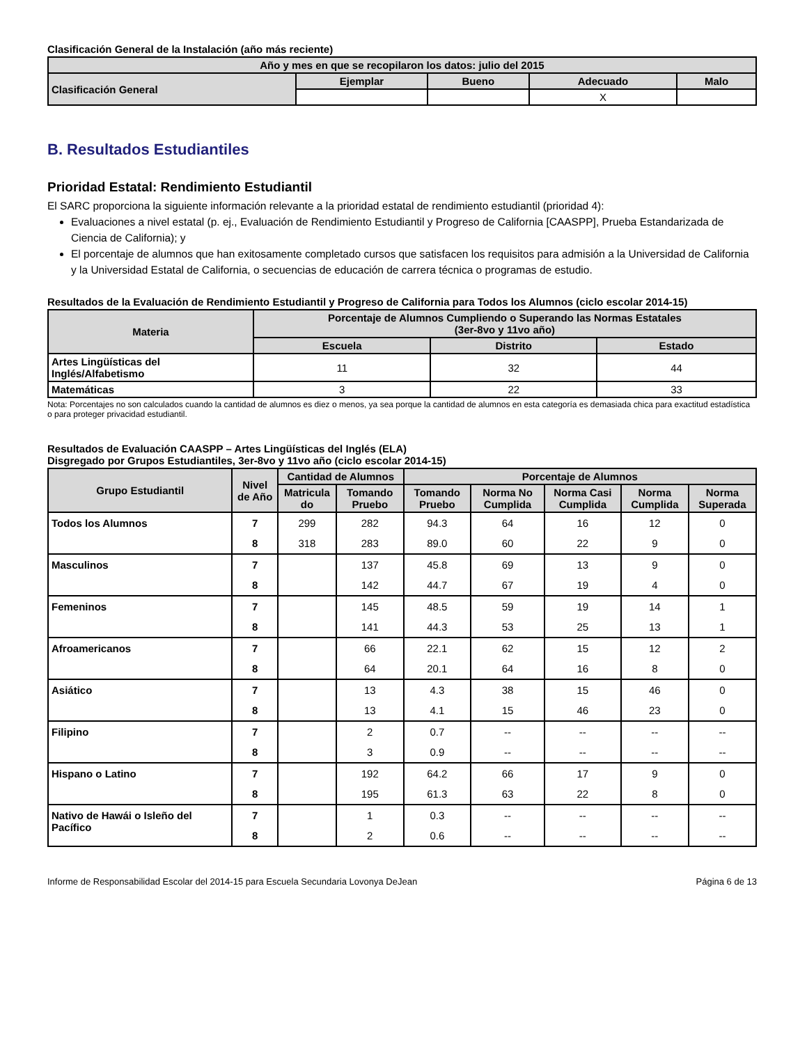Clasificación General de la Instalación (año más reciente)
| Año y mes en que se recopilaron los datos: julio del 2015 | | | | |
| --- | --- | --- | --- | --- |
| Clasificación General | Ejemplar | Bueno | Adecuado | Malo |
| | | | X | |
B. Resultados Estudiantiles
Prioridad Estatal: Rendimiento Estudiantil
El SARC proporciona la siguiente información relevante a la prioridad estatal de rendimiento estudiantil (prioridad 4):
Evaluaciones a nivel estatal (p. ej., Evaluación de Rendimiento Estudiantil y Progreso de California [CAASPP], Prueba Estandarizada de Ciencia de California); y
El porcentaje de alumnos que han exitosamente completado cursos que satisfacen los requisitos para admisión a la Universidad de California y la Universidad Estatal de California, o secuencias de educación de carrera técnica o programas de estudio.
Resultados de la Evaluación de Rendimiento Estudiantil y Progreso de California para Todos los Alumnos (ciclo escolar 2014-15)
| Materia | Porcentaje de Alumnos Cumpliendo o Superando las Normas Estatales (3er-8vo y 11vo año) | | |
| --- | --- | --- | --- |
| | Escuela | Distrito | Estado |
| Artes Lingüísticas del Inglés/Alfabetismo | 11 | 32 | 44 |
| Matemáticas | 3 | 22 | 33 |
Nota: Porcentajes no son calculados cuando la cantidad de alumnos es diez o menos, ya sea porque la cantidad de alumnos en esta categoría es demasiada chica para exactitud estadística o para proteger privacidad estudiantil.
Resultados de Evaluación CAASPP – Artes Lingüísticas del Inglés (ELA)
Disgregado por Grupos Estudiantiles, 3er-8vo y 11vo año (ciclo escolar 2014-15)
| Grupo Estudiantil | Nivel de Año | Cantidad de Alumnos | | Porcentaje de Alumnos | | | | |
| --- | --- | --- | --- | --- | --- | --- | --- | --- |
| | | Matricula do | Tomando Pruebo | Tomando Pruebo | Norma No Cumplida | Norma Casi Cumplida | Norma Cumplida | Norma Superada |
| Todos los Alumnos | 7 | 299 | 282 | 94.3 | 64 | 16 | 12 | 0 |
| | 8 | 318 | 283 | 89.0 | 60 | 22 | 9 | 0 |
| Masculinos | 7 | | 137 | 45.8 | 69 | 13 | 9 | 0 |
| | 8 | | 142 | 44.7 | 67 | 19 | 4 | 0 |
| Femeninos | 7 | | 145 | 48.5 | 59 | 19 | 14 | 1 |
| | 8 | | 141 | 44.3 | 53 | 25 | 13 | 1 |
| Afroamericanos | 7 | | 66 | 22.1 | 62 | 15 | 12 | 2 |
| | 8 | | 64 | 20.1 | 64 | 16 | 8 | 0 |
| Asiático | 7 | | 13 | 4.3 | 38 | 15 | 46 | 0 |
| | 8 | | 13 | 4.1 | 15 | 46 | 23 | 0 |
| Filipino | 7 | | 2 | 0.7 | -- | -- | -- | -- |
| | 8 | | 3 | 0.9 | -- | -- | -- | -- |
| Hispano o Latino | 7 | | 192 | 64.2 | 66 | 17 | 9 | 0 |
| | 8 | | 195 | 61.3 | 63 | 22 | 8 | 0 |
| Nativo de Hawái o Isleño del Pacífico | 7 | | 1 | 0.3 | -- | -- | -- | -- |
| | 8 | | 2 | 0.6 | -- | -- | -- | -- |
Informe de Responsabilidad Escolar del 2014-15 para Escuela Secundaria Lovonya DeJean Página 6 de 13